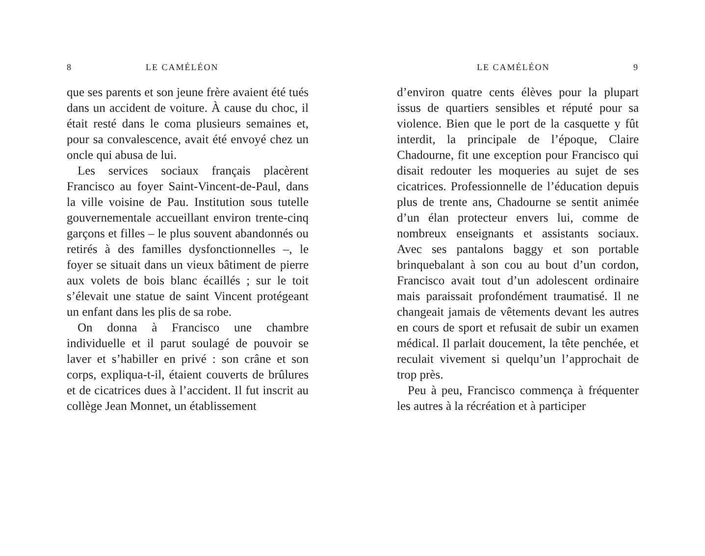8 LE CAMÉLÉON
que ses parents et son jeune frère avaient été tués dans un accident de voiture. À cause du choc, il était resté dans le coma plusieurs semaines et, pour sa convalescence, avait été envoyé chez un oncle qui abusa de lui.
Les services sociaux français placèrent Francisco au foyer Saint-Vincent-de-Paul, dans la ville voisine de Pau. Institution sous tutelle gouvernementale accueillant environ trente-cinq garçons et filles – le plus souvent abandonnés ou retirés à des familles dysfonctionnelles –, le foyer se situait dans un vieux bâtiment de pierre aux volets de bois blanc écaillés ; sur le toit s’élevait une statue de saint Vincent protégeant un enfant dans les plis de sa robe.
On donna à Francisco une chambre individuelle et il parut soulagé de pouvoir se laver et s’habiller en privé : son crâne et son corps, expliqua-t-il, étaient couverts de brûlures et de cicatrices dues à l’accident. Il fut inscrit au collège Jean Monnet, un établissement
LE CAMÉLÉON 9
d’environ quatre cents élèves pour la plupart issus de quartiers sensibles et réputé pour sa violence. Bien que le port de la casquette y fût interdit, la principale de l’époque, Claire Chadourne, fit une exception pour Francisco qui disait redouter les moqueries au sujet de ses cicatrices. Professionnelle de l’éducation depuis plus de trente ans, Chadourne se sentit animée d’un élan protecteur envers lui, comme de nombreux enseignants et assistants sociaux. Avec ses pantalons baggy et son portable brinquebalant à son cou au bout d’un cordon, Francisco avait tout d’un adolescent ordinaire mais paraissait profondément traumatisé. Il ne changeait jamais de vêtements devant les autres en cours de sport et refusait de subir un examen médical. Il parlait doucement, la tête penchée, et reculait vivement si quelqu’un l’approchait de trop près.
Peu à peu, Francisco commença à fréquenter les autres à la récréation et à participer